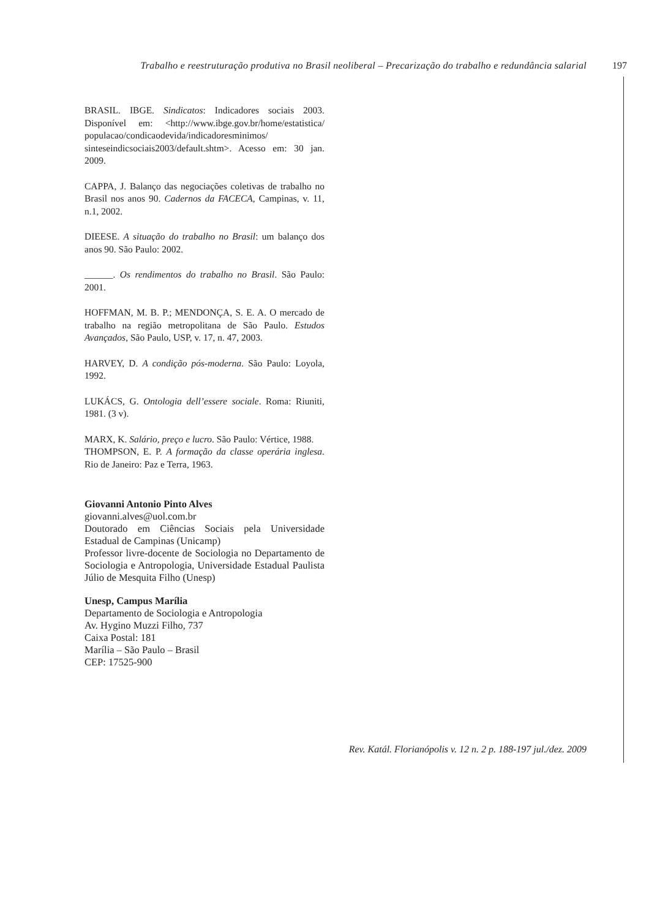Trabalho e reestruturação produtiva no Brasil neoliberal – Precarização do trabalho e redundância salarial
197
BRASIL. IBGE. Sindicatos: Indicadores sociais 2003. Disponível em: <http://www.ibge.gov.br/home/estatistica/ populacao/condicaodevida/indicadoresminimos/ sinteseindicsociais2003/default.shtm>. Acesso em: 30 jan. 2009.
CAPPA, J. Balanço das negociações coletivas de trabalho no Brasil nos anos 90. Cadernos da FACECA, Campinas, v. 11, n.1, 2002.
DIEESE. A situação do trabalho no Brasil: um balanço dos anos 90. São Paulo: 2002.
______. Os rendimentos do trabalho no Brasil. São Paulo: 2001.
HOFFMAN, M. B. P.; MENDONÇA, S. E. A. O mercado de trabalho na região metropolitana de São Paulo. Estudos Avançados, São Paulo, USP, v. 17, n. 47, 2003.
HARVEY, D. A condição pós-moderna. São Paulo: Loyola, 1992.
LUKÁCS, G. Ontologia dell’essere sociale. Roma: Riuniti, 1981. (3 v).
MARX, K. Salário, preço e lucro. São Paulo: Vértice, 1988.
THOMPSON, E. P. A formação da classe operária inglesa. Rio de Janeiro: Paz e Terra, 1963.
Giovanni Antonio Pinto Alves
giovanni.alves@uol.com.br
Doutorado em Ciências Sociais pela Universidade Estadual de Campinas (Unicamp)
Professor livre-docente de Sociologia no Departamento de Sociologia e Antropologia, Universidade Estadual Paulista Júlio de Mesquita Filho (Unesp)
Unesp, Campus Marília
Departamento de Sociologia e Antropologia
Av. Hygino Muzzi Filho, 737
Caixa Postal: 181
Marília – São Paulo – Brasil
CEP: 17525-900
Rev. Katál. Florianópolis v. 12 n. 2 p. 188-197 jul./dez. 2009